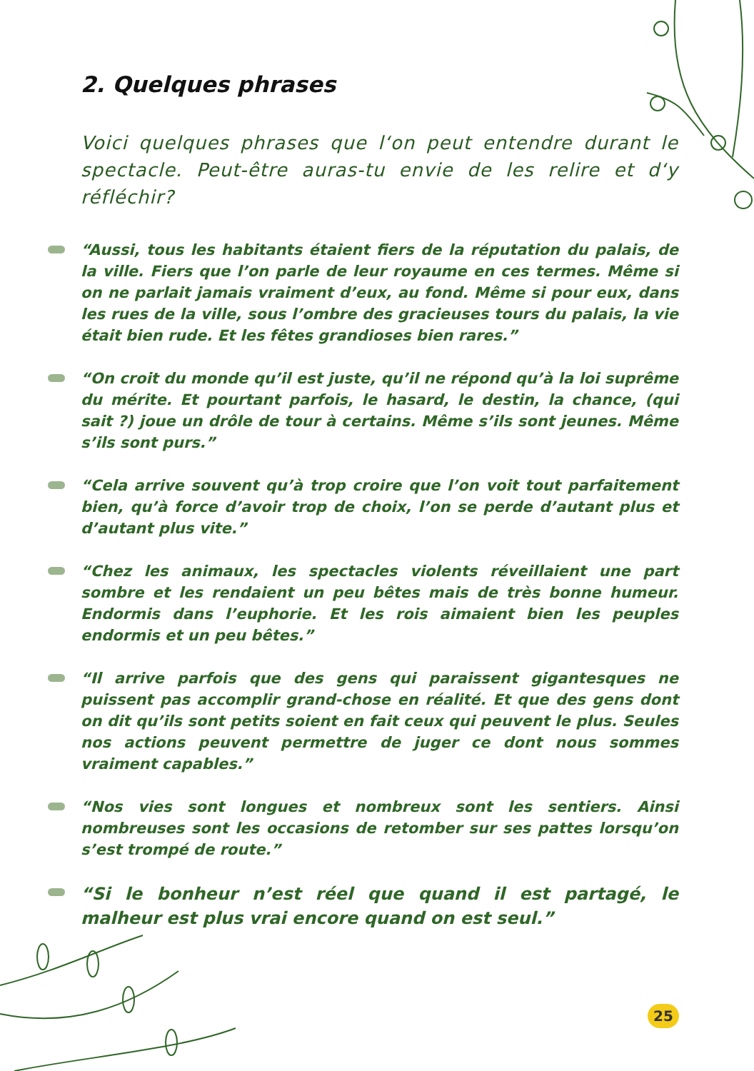2. Quelques phrases
Voici quelques phrases que l‘on peut entendre durant le spectacle. Peut-être auras-tu envie de les relire et d‘y réfléchir?
“Aussi, tous les habitants étaient fiers de la réputation du palais, de la ville. Fiers que l’on parle de leur royaume en ces termes. Même si on ne parlait jamais vraiment d’eux, au fond. Même si pour eux, dans les rues de la ville, sous l’ombre des gracieuses tours du palais, la vie était bien rude. Et les fêtes grandioses bien rares.”
“On croit du monde qu’il est juste, qu’il ne répond qu’à la loi suprême du mérite. Et pourtant parfois, le hasard, le destin, la chance, (qui sait ?) joue un drôle de tour à certains. Même s’ils sont jeunes. Même s’ils sont purs.”
“Cela arrive souvent qu’à trop croire que l’on voit tout parfaitement bien, qu’à force d’avoir trop de choix, l’on se perde d’autant plus et d’autant plus vite.”
“Chez les animaux, les spectacles violents réveillaient une part sombre et les rendaient un peu bêtes mais de très bonne humeur. Endormis dans l’euphorie. Et les rois aimaient bien les peuples endormis et un peu bêtes.”
“Il arrive parfois que des gens qui paraissent gigantesques ne puissent pas accomplir grand-chose en réalité. Et que des gens dont on dit qu’ils sont petits soient en fait ceux qui peuvent le plus. Seules nos actions peuvent permettre de juger ce dont nous sommes vraiment capables.”
“Nos vies sont longues et nombreux sont les sentiers. Ainsi nombreuses sont les occasions de retomber sur ses pattes lorsqu’on s’est trompé de route.”
“Si le bonheur n’est réel que quand il est partagé, le malheur est plus vrai encore quand on est seul.”
25